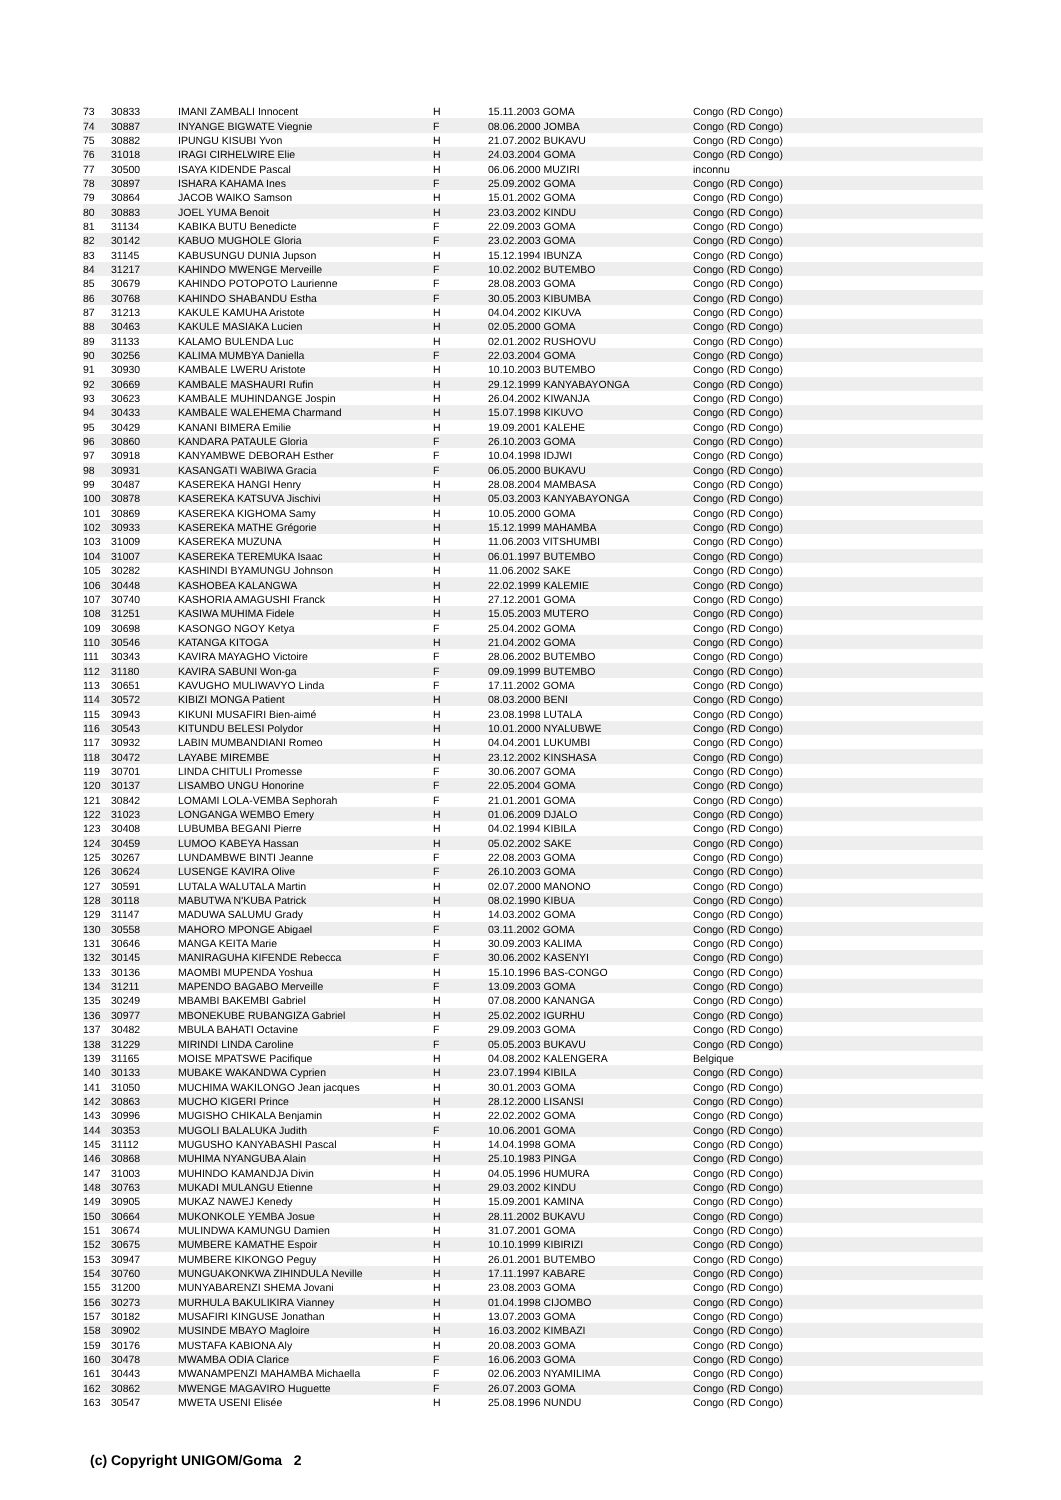| 73 | 30833 | IMANI ZAMBALI Innocent | H | 15.11.2003 GOMA | Congo (RD Congo) |
| 74 | 30887 | INYANGE BIGWATE Viegnie | F | 08.06.2000 JOMBA | Congo (RD Congo) |
| 75 | 30882 | IPUNGU KISUBI Yvon | H | 21.07.2002 BUKAVU | Congo (RD Congo) |
| 76 | 31018 | IRAGI CIRHELWIRE Elie | H | 24.03.2004 GOMA | Congo (RD Congo) |
| 77 | 30500 | ISAYA KIDENDE Pascal | H | 06.06.2000 MUZIRI | inconnu |
| 78 | 30897 | ISHARA KAHAMA Ines | F | 25.09.2002 GOMA | Congo (RD Congo) |
| 79 | 30864 | JACOB WAIKO Samson | H | 15.01.2002 GOMA | Congo (RD Congo) |
| 80 | 30883 | JOEL YUMA Benoit | H | 23.03.2002 KINDU | Congo (RD Congo) |
| 81 | 31134 | KABIKA BUTU Benedicte | F | 22.09.2003 GOMA | Congo (RD Congo) |
| 82 | 30142 | KABUO MUGHOLE Gloria | F | 23.02.2003 GOMA | Congo (RD Congo) |
| 83 | 31145 | KABUSUNGU DUNIA Jupson | H | 15.12.1994 IBUNZA | Congo (RD Congo) |
| 84 | 31217 | KAHINDO MWENGE Merveille | F | 10.02.2002 BUTEMBO | Congo (RD Congo) |
| 85 | 30679 | KAHINDO POTOPOTO Laurienne | F | 28.08.2003 GOMA | Congo (RD Congo) |
| 86 | 30768 | KAHINDO SHABANDU Estha | F | 30.05.2003 KIBUMBA | Congo (RD Congo) |
| 87 | 31213 | KAKULE KAMUHA Aristote | H | 04.04.2002 KIKUVA | Congo (RD Congo) |
| 88 | 30463 | KAKULE MASIAKA Lucien | H | 02.05.2000 GOMA | Congo (RD Congo) |
| 89 | 31133 | KALAMO BULENDA Luc | H | 02.01.2002 RUSHOVU | Congo (RD Congo) |
| 90 | 30256 | KALIMA MUMBYA Daniella | F | 22.03.2004 GOMA | Congo (RD Congo) |
| 91 | 30930 | KAMBALE LWERU Aristote | H | 10.10.2003 BUTEMBO | Congo (RD Congo) |
| 92 | 30669 | KAMBALE MASHAURI Rufin | H | 29.12.1999 KANYABAYONGA | Congo (RD Congo) |
| 93 | 30623 | KAMBALE MUHINDANGE Jospin | H | 26.04.2002 KIWANJA | Congo (RD Congo) |
| 94 | 30433 | KAMBALE WALEHEMA Charmand | H | 15.07.1998 KIKUVO | Congo (RD Congo) |
| 95 | 30429 | KANANI BIMERA Emilie | H | 19.09.2001 KALEHE | Congo (RD Congo) |
| 96 | 30860 | KANDARA PATAULE Gloria | F | 26.10.2003 GOMA | Congo (RD Congo) |
| 97 | 30918 | KANYAMBWE DEBORAH Esther | F | 10.04.1998 IDJWI | Congo (RD Congo) |
| 98 | 30931 | KASANGATI WABIWA Gracia | F | 06.05.2000 BUKAVU | Congo (RD Congo) |
| 99 | 30487 | KASEREKA HANGI Henry | H | 28.08.2004 MAMBASA | Congo (RD Congo) |
| 100 | 30878 | KASEREKA KATSUVA Jischivi | H | 05.03.2003 KANYABAYONGA | Congo (RD Congo) |
| 101 | 30869 | KASEREKA KIGHOMA Samy | H | 10.05.2000 GOMA | Congo (RD Congo) |
| 102 | 30933 | KASEREKA MATHE Grégorie | H | 15.12.1999 MAHAMBA | Congo (RD Congo) |
| 103 | 31009 | KASEREKA MUZUNA | H | 11.06.2003 VITSHUMBI | Congo (RD Congo) |
| 104 | 31007 | KASEREKA TEREMUKA Isaac | H | 06.01.1997 BUTEMBO | Congo (RD Congo) |
| 105 | 30282 | KASHINDI BYAMUNGU Johnson | H | 11.06.2002 SAKE | Congo (RD Congo) |
| 106 | 30448 | KASHOBEA KALANGWA | H | 22.02.1999 KALEMIE | Congo (RD Congo) |
| 107 | 30740 | KASHORIA AMAGUSHI Franck | H | 27.12.2001 GOMA | Congo (RD Congo) |
| 108 | 31251 | KASIWA MUHIMA Fidele | H | 15.05.2003 MUTERO | Congo (RD Congo) |
| 109 | 30698 | KASONGO NGOY Ketya | F | 25.04.2002 GOMA | Congo (RD Congo) |
| 110 | 30546 | KATANGA KITOGA | H | 21.04.2002 GOMA | Congo (RD Congo) |
| 111 | 30343 | KAVIRA MAYAGHO Victoire | F | 28.06.2002 BUTEMBO | Congo (RD Congo) |
| 112 | 31180 | KAVIRA SABUNI Won-ga | F | 09.09.1999 BUTEMBO | Congo (RD Congo) |
| 113 | 30651 | KAVUGHO MULIWAVYO Linda | F | 17.11.2002 GOMA | Congo (RD Congo) |
| 114 | 30572 | KIBIZI MONGA Patient | H | 08.03.2000 BENI | Congo (RD Congo) |
| 115 | 30943 | KIKUNI MUSAFIRI Bien-aimé | H | 23.08.1998 LUTALA | Congo (RD Congo) |
| 116 | 30543 | KITUNDU BELESI Polydor | H | 10.01.2000 NYALUBWE | Congo (RD Congo) |
| 117 | 30932 | LABIN MUMBANDIANI Romeo | H | 04.04.2001 LUKUMBI | Congo (RD Congo) |
| 118 | 30472 | LAYABE MIREMBE | H | 23.12.2002 KINSHASA | Congo (RD Congo) |
| 119 | 30701 | LINDA CHITULI Promesse | F | 30.06.2007 GOMA | Congo (RD Congo) |
| 120 | 30137 | LISAMBO UNGU Honorine | F | 22.05.2004 GOMA | Congo (RD Congo) |
| 121 | 30842 | LOMAMI LOLA-VEMBA Sephorah | F | 21.01.2001 GOMA | Congo (RD Congo) |
| 122 | 31023 | LONGANGA WEMBO Emery | H | 01.06.2009 DJALO | Congo (RD Congo) |
| 123 | 30408 | LUBUMBA BEGANI Pierre | H | 04.02.1994 KIBILA | Congo (RD Congo) |
| 124 | 30459 | LUMOO KABEYA Hassan | H | 05.02.2002 SAKE | Congo (RD Congo) |
| 125 | 30267 | LUNDAMBWE BINTI Jeanne | F | 22.08.2003 GOMA | Congo (RD Congo) |
| 126 | 30624 | LUSENGE KAVIRA Olive | F | 26.10.2003 GOMA | Congo (RD Congo) |
| 127 | 30591 | LUTALA WALUTALA Martin | H | 02.07.2000 MANONO | Congo (RD Congo) |
| 128 | 30118 | MABUTWA N'KUBA Patrick | H | 08.02.1990 KIBUA | Congo (RD Congo) |
| 129 | 31147 | MADUWA SALUMU Grady | H | 14.03.2002 GOMA | Congo (RD Congo) |
| 130 | 30558 | MAHORO MPONGE Abigael | F | 03.11.2002 GOMA | Congo (RD Congo) |
| 131 | 30646 | MANGA KEITA Marie | H | 30.09.2003 KALIMA | Congo (RD Congo) |
| 132 | 30145 | MANIRAGUHA KIFENDE Rebecca | F | 30.06.2002 KASENYI | Congo (RD Congo) |
| 133 | 30136 | MAOMBI MUPENDA Yoshua | H | 15.10.1996 BAS-CONGO | Congo (RD Congo) |
| 134 | 31211 | MAPENDO BAGABO Merveille | F | 13.09.2003 GOMA | Congo (RD Congo) |
| 135 | 30249 | MBAMBI BAKEMBI Gabriel | H | 07.08.2000 KANANGA | Congo (RD Congo) |
| 136 | 30977 | MBONEKUBE RUBANGIZA Gabriel | H | 25.02.2002 IGURHU | Congo (RD Congo) |
| 137 | 30482 | MBULA BAHATI Octavine | F | 29.09.2003 GOMA | Congo (RD Congo) |
| 138 | 31229 | MIRINDI LINDA Caroline | F | 05.05.2003 BUKAVU | Congo (RD Congo) |
| 139 | 31165 | MOISE MPATSWE Pacifique | H | 04.08.2002 KALENGERA | Belgique |
| 140 | 30133 | MUBAKE WAKANDWA Cyprien | H | 23.07.1994 KIBILA | Congo (RD Congo) |
| 141 | 31050 | MUCHIMA WAKILONGO Jean jacques | H | 30.01.2003 GOMA | Congo (RD Congo) |
| 142 | 30863 | MUCHO KIGERI Prince | H | 28.12.2000 LISANSI | Congo (RD Congo) |
| 143 | 30996 | MUGISHO CHIKALA Benjamin | H | 22.02.2002 GOMA | Congo (RD Congo) |
| 144 | 30353 | MUGOLI BALALUKA Judith | F | 10.06.2001 GOMA | Congo (RD Congo) |
| 145 | 31112 | MUGUSHO KANYABASHI Pascal | H | 14.04.1998 GOMA | Congo (RD Congo) |
| 146 | 30868 | MUHIMA NYANGUBA Alain | H | 25.10.1983 PINGA | Congo (RD Congo) |
| 147 | 31003 | MUHINDO KAMANDJA Divin | H | 04.05.1996 HUMURA | Congo (RD Congo) |
| 148 | 30763 | MUKADI MULANGU Etienne | H | 29.03.2002 KINDU | Congo (RD Congo) |
| 149 | 30905 | MUKAZ NAWEJ Kenedy | H | 15.09.2001 KAMINA | Congo (RD Congo) |
| 150 | 30664 | MUKONKOLE YEMBA Josue | H | 28.11.2002 BUKAVU | Congo (RD Congo) |
| 151 | 30674 | MULINDWA KAMUNGU Damien | H | 31.07.2001 GOMA | Congo (RD Congo) |
| 152 | 30675 | MUMBERE KAMATHE Espoir | H | 10.10.1999 KIBIRIZI | Congo (RD Congo) |
| 153 | 30947 | MUMBERE KIKONGO Peguy | H | 26.01.2001 BUTEMBO | Congo (RD Congo) |
| 154 | 30760 | MUNGUAKONKWA ZIHINDULA Neville | H | 17.11.1997 KABARE | Congo (RD Congo) |
| 155 | 31200 | MUNYABARENZI SHEMA Jovani | H | 23.08.2003 GOMA | Congo (RD Congo) |
| 156 | 30273 | MURHULA BAKULIKIRA Vianney | H | 01.04.1998 CIJOMBO | Congo (RD Congo) |
| 157 | 30182 | MUSAFIRI KINGUSE Jonathan | H | 13.07.2003 GOMA | Congo (RD Congo) |
| 158 | 30902 | MUSINDE MBAYO Magloire | H | 16.03.2002 KIMBAZI | Congo (RD Congo) |
| 159 | 30176 | MUSTAFA KABIONA Aly | H | 20.08.2003 GOMA | Congo (RD Congo) |
| 160 | 30478 | MWAMBA ODIA Clarice | F | 16.06.2003 GOMA | Congo (RD Congo) |
| 161 | 30443 | MWANAMPENZI MAHAMBA Michaella | F | 02.06.2003 NYAMILIMA | Congo (RD Congo) |
| 162 | 30862 | MWENGE MAGAVIRO Huguette | F | 26.07.2003 GOMA | Congo (RD Congo) |
| 163 | 30547 | MWETA USENI Elisée | H | 25.08.1996 NUNDU | Congo (RD Congo) |
(c) Copyright UNIGOM/Goma 2